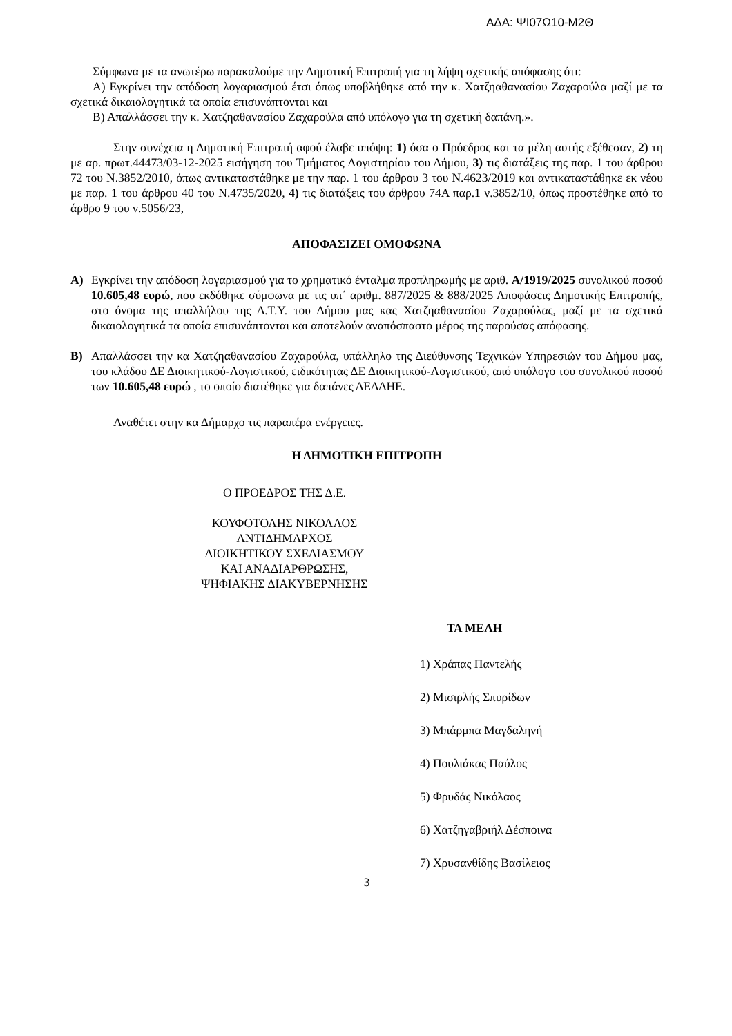ΑΔΑ: ΨΙ07Ω10-Μ2Θ
Σύμφωνα με τα ανωτέρω παρακαλούμε την Δημοτική Επιτροπή για τη λήψη σχετικής απόφασης ότι:
Α) Εγκρίνει την απόδοση λογαριασμού έτσι όπως υποβλήθηκε από την κ. Χατζηαθανασίου Ζαχαρούλα μαζί με τα σχετικά δικαιολογητικά τα οποία επισυνάπτονται και
Β) Απαλλάσσει την κ. Χατζηαθανασίου Ζαχαρούλα από υπόλογο για τη σχετική δαπάνη.».
Στην συνέχεια η Δημοτική Επιτροπή αφού έλαβε υπόψη: 1) όσα ο Πρόεδρος και τα μέλη αυτής εξέθεσαν, 2) τη με αρ. πρωτ.44473/03-12-2025 εισήγηση του Τμήματος Λογιστηρίου του Δήμου, 3) τις διατάξεις της παρ. 1 του άρθρου 72 του Ν.3852/2010, όπως αντικαταστάθηκε με την παρ. 1 του άρθρου 3 του Ν.4623/2019 και αντικαταστάθηκε εκ νέου με παρ. 1 του άρθρου 40 του Ν.4735/2020, 4) τις διατάξεις του άρθρου 74Α παρ.1 ν.3852/10, όπως προστέθηκε από το άρθρο 9 του ν.5056/23,
ΑΠΟΦΑΣΙΖΕΙ ΟΜΟΦΩΝΑ
Α) Εγκρίνει την απόδοση λογαριασμού για το χρηματικό ένταλμα προπληρωμής με αριθ. Α/1919/2025 συνολικού ποσού 10.605,48 ευρώ, που εκδόθηκε σύμφωνα με τις υπ΄ αριθμ. 887/2025 & 888/2025 Αποφάσεις Δημοτικής Επιτροπής, στο όνομα της υπαλλήλου της Δ.Τ.Υ. του Δήμου μας κας Χατζηαθανασίου Ζαχαρούλας, μαζί με τα σχετικά δικαιολογητικά τα οποία επισυνάπτονται και αποτελούν αναπόσπαστο μέρος της παρούσας απόφασης.
Β) Απαλλάσσει την κα Χατζηαθανασίου Ζαχαρούλα, υπάλληλο της Διεύθυνσης Τεχνικών Υπηρεσιών του Δήμου μας, του κλάδου ΔΕ Διοικητικού-Λογιστικού, ειδικότητας ΔΕ Διοικητικού-Λογιστικού, από υπόλογο του συνολικού ποσού των 10.605,48 ευρώ , το οποίο διατέθηκε για δαπάνες ΔΕΔΔΗΕ.
Αναθέτει στην κα Δήμαρχο τις παραπέρα ενέργειες.
Η ΔΗΜΟΤΙΚΗ ΕΠΙΤΡΟΠΗ
Ο ΠΡΟΕΔΡΟΣ ΤΗΣ Δ.Ε.
ΚΟΥΦΟΤΟΛΗΣ ΝΙΚΟΛΑΟΣ
ΑΝΤΙΔΗΜΑΡΧΟΣ
ΔΙΟΙΚΗΤΙΚΟΥ ΣΧΕΔΙΑΣΜΟΥ
ΚΑΙ ΑΝΑΔΙΑΡΘΡΩΣΗΣ,
ΨΗΦΙΑΚΗΣ ΔΙΑΚΥΒΕΡΝΗΣΗΣ
ΤΑ ΜΕΛΗ
1) Χράπας Παντελής
2) Μισιρλής Σπυρίδων
3) Μπάρμπα Μαγδαληνή
4) Πουλιάκας Παύλος
5) Φρυδάς Νικόλαος
6) Χατζηγαβριήλ Δέσποινα
7) Χρυσανθίδης Βασίλειος
3